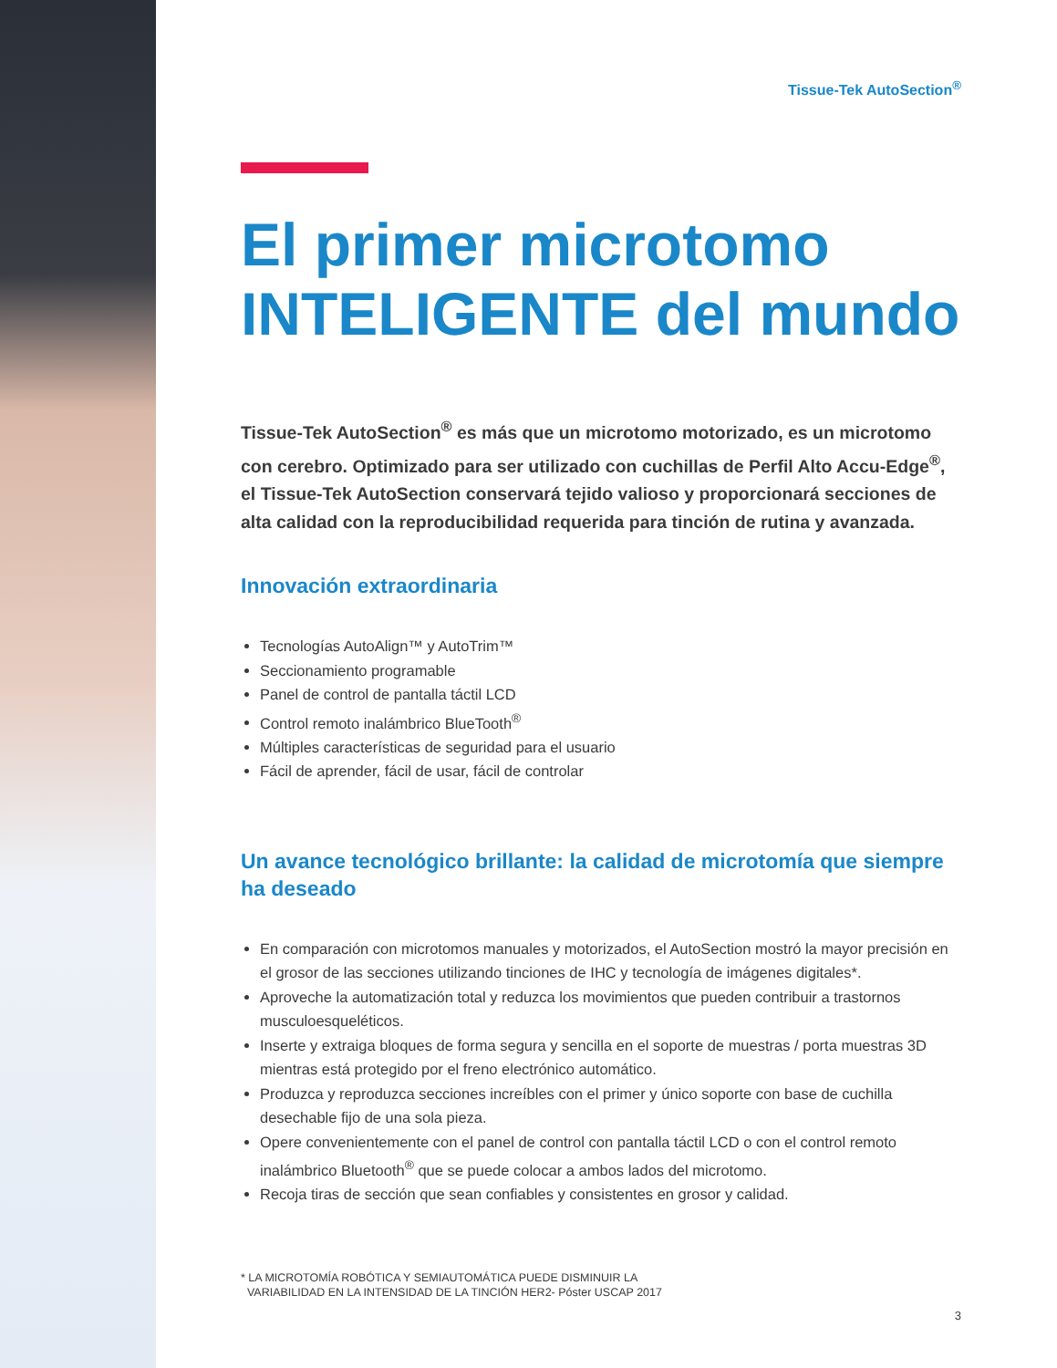Tissue-Tek AutoSection<sup>®</sup>
El primer microtomo INTELIGENTE del mundo
Tissue-Tek AutoSection<sup>®</sup> es más que un microtomo motorizado, es un microtomo con cerebro. Optimizado para ser utilizado con cuchillas de Perfil Alto Accu-Edge<sup>®</sup>, el Tissue-Tek AutoSection conservará tejido valioso y proporcionará secciones de alta calidad con la reproducibilidad requerida para tinción de rutina y avanzada.
Innovación extraordinaria
Tecnologías AutoAlign™ y AutoTrim™
Seccionamiento programable
Panel de control de pantalla táctil LCD
Control remoto inalámbrico BlueTooth<sup>®</sup>
Múltiples características de seguridad para el usuario
Fácil de aprender, fácil de usar, fácil de controlar
Un avance tecnológico brillante: la calidad de microtomía que siempre ha deseado
En comparación con microtomos manuales y motorizados, el AutoSection mostró la mayor precisión en el grosor de las secciones utilizando tinciones de IHC y tecnología de imágenes digitales*.
Aproveche la automatización total y reduzca los movimientos que pueden contribuir a trastornos musculoesqueléticos.
Inserte y extraiga bloques de forma segura y sencilla en el soporte de muestras / porta muestras 3D mientras está protegido por el freno electrónico automático.
Produzca y reproduzca secciones increíbles con el primer y único soporte con base de cuchilla desechable fijo de una sola pieza.
Opere convenientemente con el panel de control con pantalla táctil LCD o con el control remoto inalámbrico Bluetooth<sup>®</sup> que se puede colocar a ambos lados del microtomo.
Recoja tiras de sección que sean confiables y consistentes en grosor y calidad.
* LA MICROTOMÍA ROBÓTICA Y SEMIAUTOMÁTICA PUEDE DISMINUIR LA
VARIABILIDAD EN LA INTENSIDAD DE LA TINCIÓN HER2- Póster USCAP 2017
3